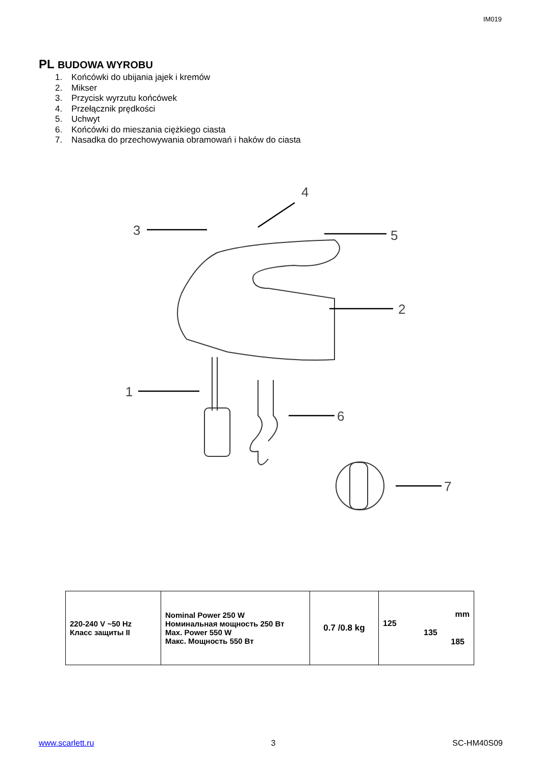IM019
PL BUDOWA WYROBU
1. Końcówki do ubijania jajek i kremów
2. Mikser
3. Przycisk wyrzutu końcówek
4. Przełącznik prędkości
5. Uchwyt
6. Końcówki do mieszania ciężkiego ciasta
7. Nasadka do przechowywania obramowań i haków do ciasta
4
3
5
2
1
6
7
| 220-240 V ~50 Hz Класс защиты II | Nominal Power 250 W Номинальная мощность 250 Вт Max. Power 550 W Макс. Мощность 550 Вт | 0.7 /0.8 kg | mm 125 135 185 |
www.scarlett.ru 3 SC-HM40S09